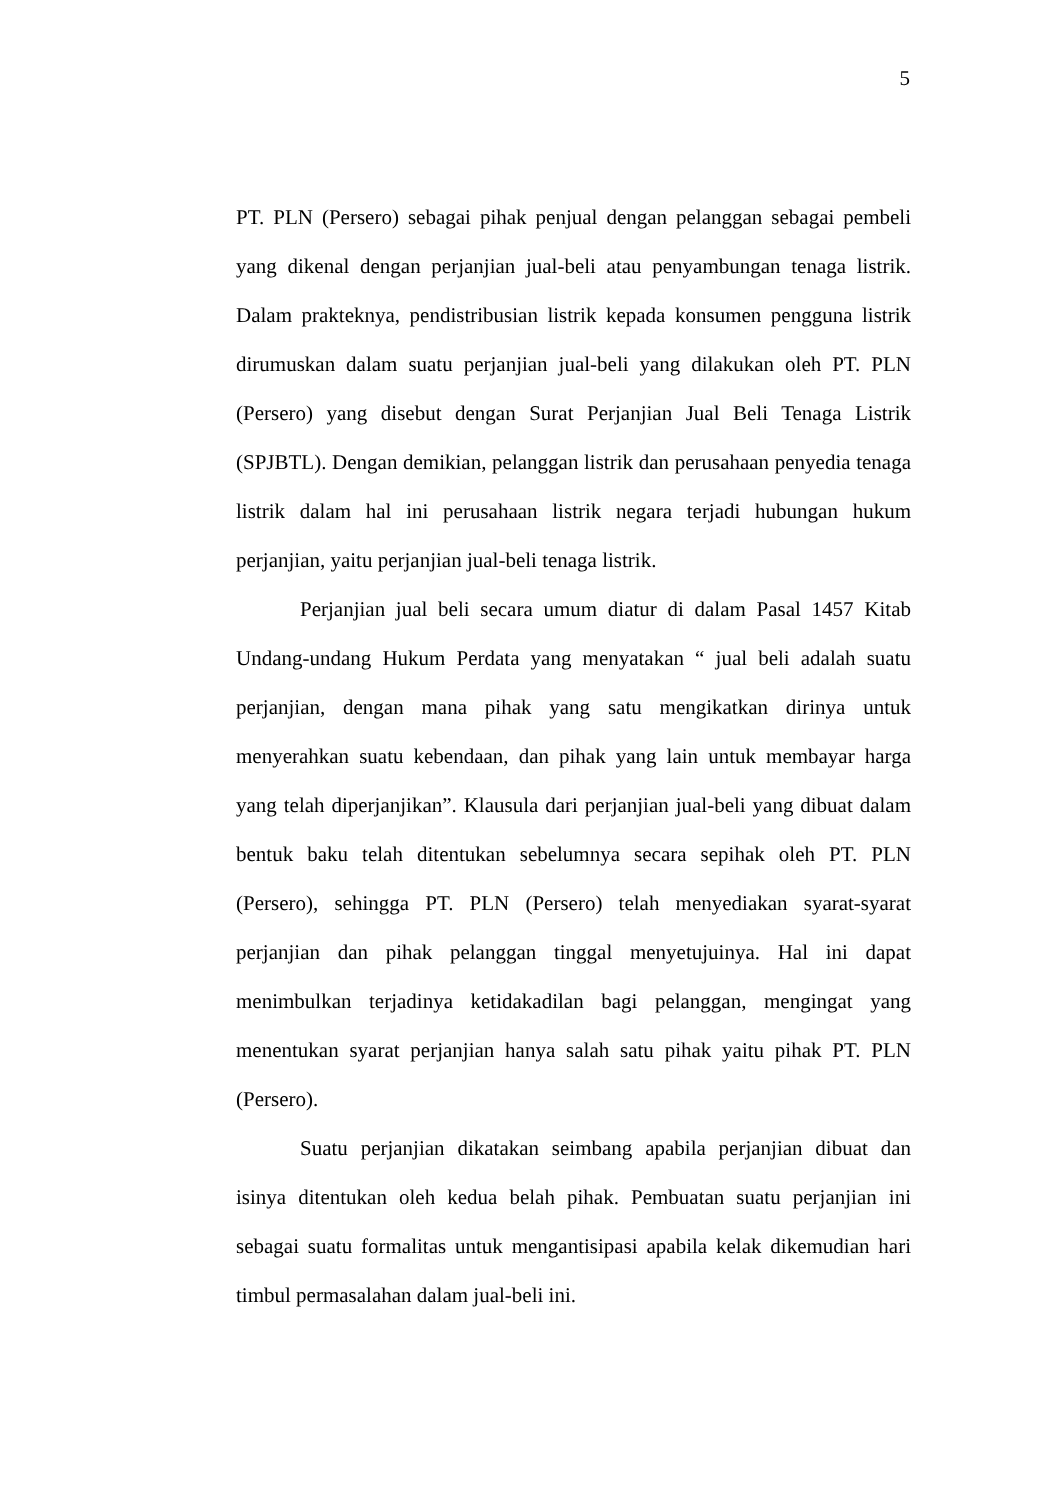5
PT. PLN (Persero) sebagai pihak penjual dengan pelanggan sebagai pembeli yang dikenal dengan perjanjian jual-beli atau penyambungan tenaga listrik. Dalam prakteknya, pendistribusian listrik kepada konsumen pengguna listrik dirumuskan dalam suatu perjanjian jual-beli yang dilakukan oleh PT. PLN (Persero) yang disebut dengan Surat Perjanjian Jual Beli Tenaga Listrik (SPJBTL). Dengan demikian, pelanggan listrik dan perusahaan penyedia tenaga listrik dalam hal ini perusahaan listrik negara terjadi hubungan hukum perjanjian, yaitu perjanjian jual-beli tenaga listrik.
Perjanjian jual beli secara umum diatur di dalam Pasal 1457 Kitab Undang-undang Hukum Perdata yang menyatakan “ jual beli adalah suatu perjanjian, dengan mana pihak yang satu mengikatkan dirinya untuk menyerahkan suatu kebendaan, dan pihak yang lain untuk membayar harga yang telah diperjanjikan”. Klausula dari perjanjian jual-beli yang dibuat dalam bentuk baku telah ditentukan sebelumnya secara sepihak oleh PT. PLN (Persero), sehingga PT. PLN (Persero) telah menyediakan syarat-syarat perjanjian dan pihak pelanggan tinggal menyetujuinya. Hal ini dapat menimbulkan terjadinya ketidakadilan bagi pelanggan, mengingat yang menentukan syarat perjanjian hanya salah satu pihak yaitu pihak PT. PLN (Persero).
Suatu perjanjian dikatakan seimbang apabila perjanjian dibuat dan isinya ditentukan oleh kedua belah pihak. Pembuatan suatu perjanjian ini sebagai suatu formalitas untuk mengantisipasi apabila kelak dikemudian hari timbul permasalahan dalam jual-beli ini.